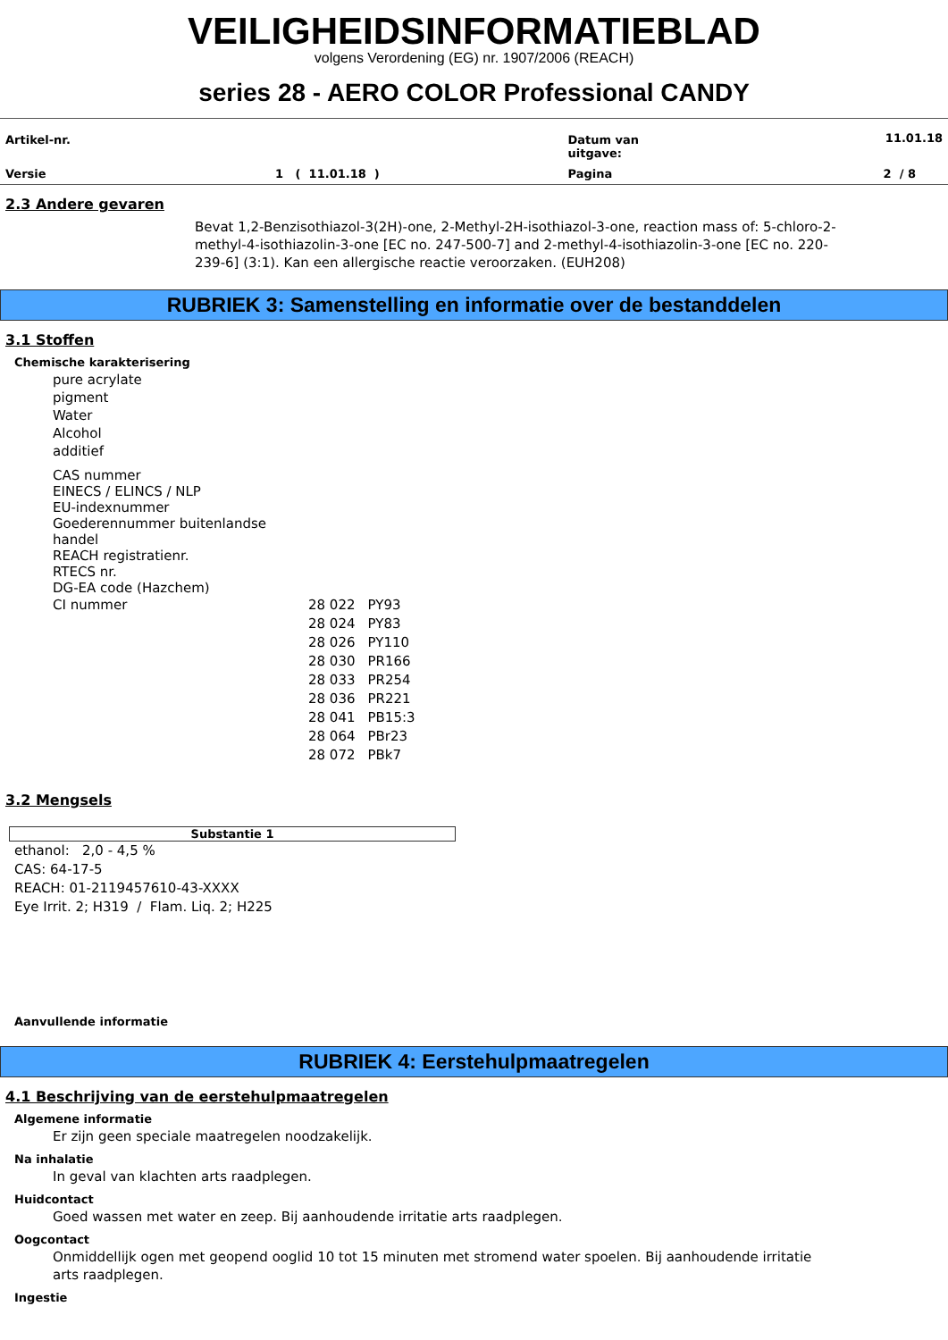VEILIGHEIDSINFORMATIEBLAD
volgens Verordening (EG) nr. 1907/2006 (REACH)
series 28 - AERO COLOR Professional CANDY
| Artikel-nr. | | Datum van uitgave: | 11.01.18 |
| Versie | 1 ( 11.01.18 ) | Pagina | 2 / 8 |
2.3 Andere gevaren
Bevat 1,2-Benzisothiazol-3(2H)-one, 2-Methyl-2H-isothiazol-3-one, reaction mass of: 5-chloro-2-methyl-4-isothiazolin-3-one [EC no. 247-500-7] and 2-methyl-4-isothiazolin-3-one [EC no. 220-239-6] (3:1). Kan een allergische reactie veroorzaken. (EUH208)
RUBRIEK 3: Samenstelling en informatie over de bestanddelen
3.1 Stoffen
Chemische karakterisering
pure acrylate
pigment
Water
Alcohol
additief
CAS nummer
EINECS / ELINCS / NLP
EU-indexnummer
Goederennummer buitenlandse
handel
REACH registratienr.
RTECS nr.
DG-EA code (Hazchem)
| CI nummer | 28 022 28 024 28 026 28 030 28 033 28 036 28 041 28 064 28 072 | PY93 PY83 PY110 PR166 PR254 PR221 PB15:3 PBr23 PBk7 |
3.2 Mengsels
Substantie 1
ethanol: 2,0 - 4,5 %
CAS: 64-17-5
REACH: 01-2119457610-43-XXXX
Eye Irrit. 2; H319 / Flam. Liq. 2; H225
Aanvullende informatie
RUBRIEK 4: Eerstehulpmaatregelen
4.1 Beschrijving van de eerstehulpmaatregelen
Algemene informatie
Er zijn geen speciale maatregelen noodzakelijk.
Na inhalatie
In geval van klachten arts raadplegen.
Huidcontact
Goed wassen met water en zeep. Bij aanhoudende irritatie arts raadplegen.
Oogcontact
Onmiddellijk ogen met geopend ooglid 10 tot 15 minuten met stromend water spoelen. Bij aanhoudende irritatie arts raadplegen.
Ingestie